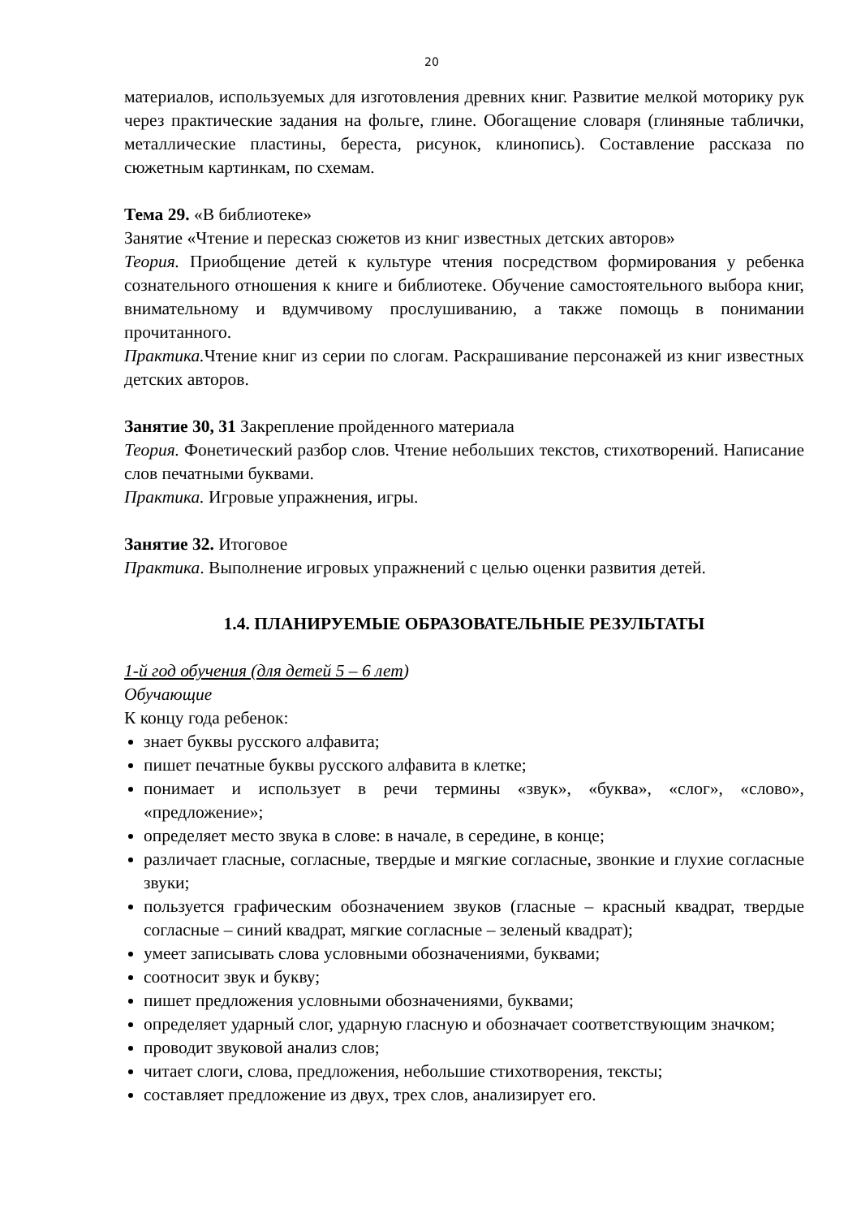20
материалов, используемых для изготовления древних книг. Развитие мелкой моторику рук через практические задания на фольге, глине. Обогащение словаря (глиняные таблички, металлические пластины, береста, рисунок, клинопись). Составление рассказа по сюжетным картинкам, по схемам.
Тема 29. «В библиотеке»
Занятие «Чтение и пересказ сюжетов из книг известных детских авторов»
Теория. Приобщение детей к культуре чтения посредством формирования у ребенка сознательного отношения к книге и библиотеке. Обучение самостоятельного выбора книг, внимательному и вдумчивому прослушиванию, а также помощь в понимании прочитанного.
Практика. Чтение книг из серии по слогам. Раскрашивание персонажей из книг известных детских авторов.
Занятие 30, 31 Закрепление пройденного материала
Теория. Фонетический разбор слов. Чтение небольших текстов, стихотворений. Написание слов печатными буквами.
Практика. Игровые упражнения, игры.
Занятие 32. Итоговое
Практика. Выполнение игровых упражнений с целью оценки развития детей.
1.4. ПЛАНИРУЕМЫЕ ОБРАЗОВАТЕЛЬНЫЕ РЕЗУЛЬТАТЫ
1-й год обучения (для детей 5 – 6 лет)
Обучающие
К концу года ребенок:
знает буквы русского алфавита;
пишет печатные буквы русского алфавита в клетке;
понимает и использует в речи термины «звук», «буква», «слог», «слово», «предложение»;
определяет место звука в слове: в начале, в середине, в конце;
различает гласные, согласные, твердые и мягкие согласные, звонкие и глухие согласные звуки;
пользуется графическим обозначением звуков (гласные – красный квадрат, твердые согласные – синий квадрат, мягкие согласные – зеленый квадрат);
умеет записывать слова условными обозначениями, буквами;
соотносит звук и букву;
пишет предложения условными обозначениями, буквами;
определяет ударный слог, ударную гласную и обозначает соответствующим значком;
проводит звуковой анализ слов;
читает слоги, слова, предложения, небольшие стихотворения, тексты;
составляет предложение из двух, трех слов, анализирует его.